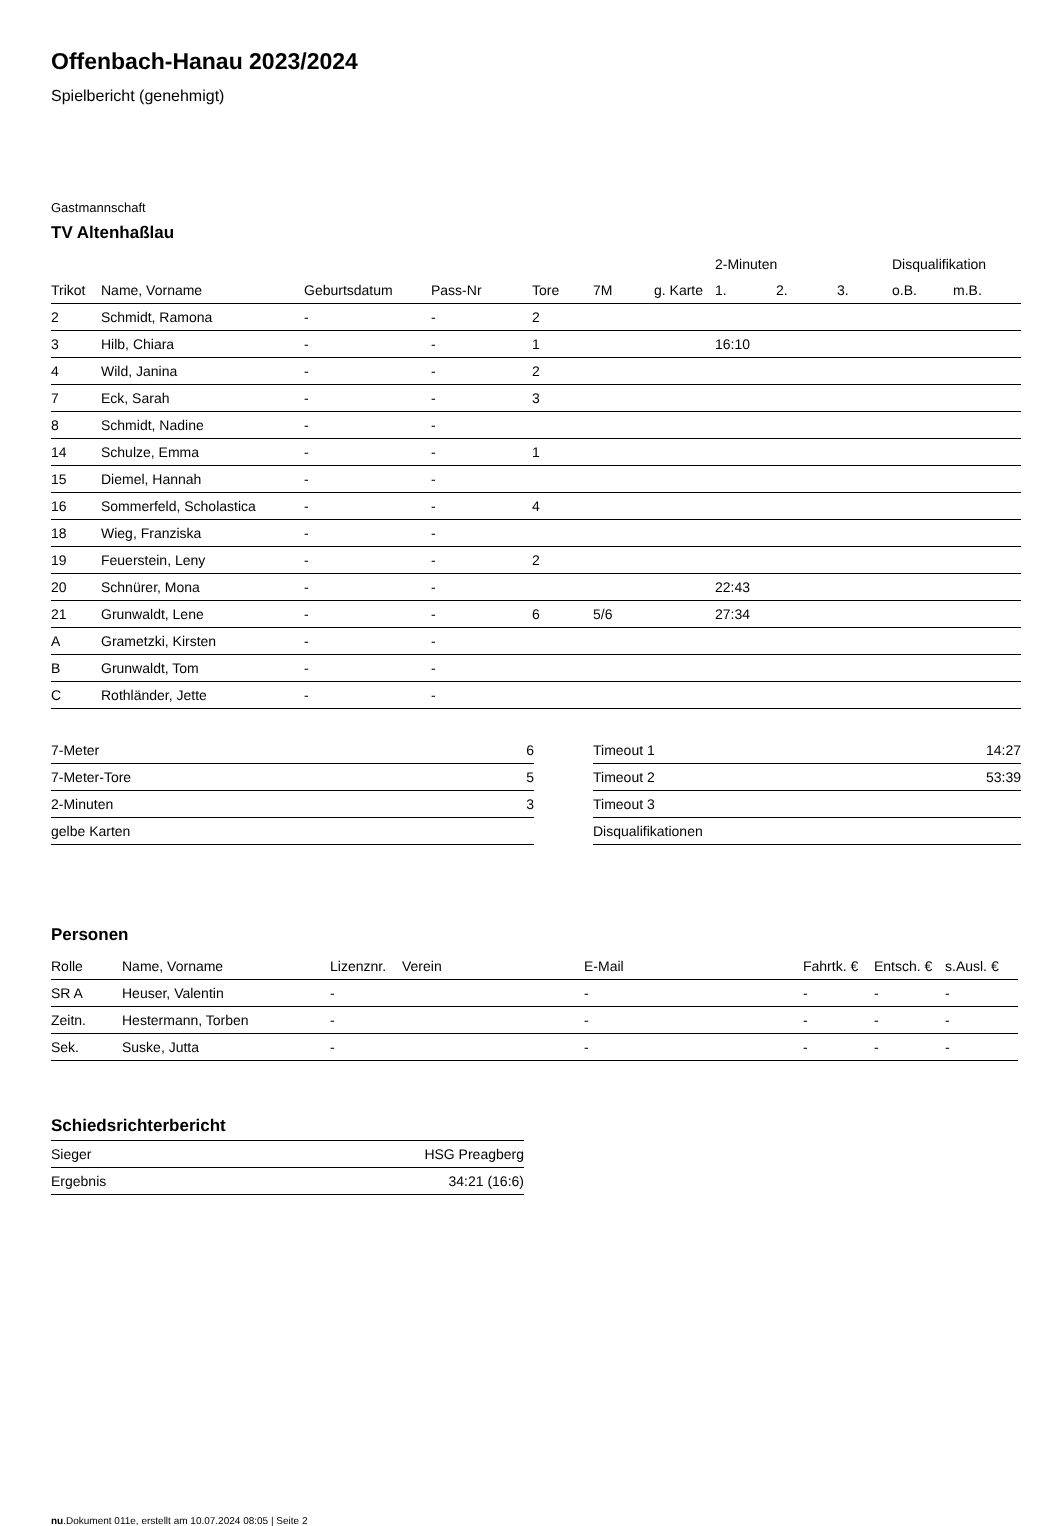Offenbach-Hanau 2023/2024
Spielbericht (genehmigt)
Gastmannschaft
TV Altenhaßlau
| | | | | | | | | 2-Minuten | | | Disqualifikation | |
| --- | --- | --- | --- | --- | --- | --- | --- | --- | --- | --- | --- | --- |
| Trikot | Name, Vorname | Geburtsdatum | Pass-Nr | Tore | 7M | g. Karte | | 1. | 2. | 3. | o.B. | m.B. |
| 2 | Schmidt, Ramona | - | - | 2 | | | | | | | | |
| 3 | Hilb, Chiara | - | - | 1 | | | | 16:10 | | | | |
| 4 | Wild, Janina | - | - | 2 | | | | | | | | |
| 7 | Eck, Sarah | - | - | 3 | | | | | | | | |
| 8 | Schmidt, Nadine | - | - | | | | | | | | | |
| 14 | Schulze, Emma | - | - | 1 | | | | | | | | |
| 15 | Diemel, Hannah | - | - | | | | | | | | | |
| 16 | Sommerfeld, Scholastica | - | - | 4 | | | | | | | | |
| 18 | Wieg, Franziska | - | - | | | | | | | | | |
| 19 | Feuerstein, Leny | - | - | 2 | | | | | | | | |
| 20 | Schnürer, Mona | - | - | | | | | 22:43 | | | | |
| 21 | Grunwaldt, Lene | - | - | 6 | 5/6 | | | 27:34 | | | | |
| A | Grametzki, Kirsten | - | - | | | | | | | | | |
| B | Grunwaldt, Tom | - | - | | | | | | | | | |
| C | Rothländer, Jette | - | - | | | | | | | | | |
| 7-Meter | 6 |
| 7-Meter-Tore | 5 |
| 2-Minuten | 3 |
| gelbe Karten | |
| Timeout 1 | 14:27 |
| Timeout 2 | 53:39 |
| Timeout 3 | |
| Disqualifikationen | |
Personen
| Rolle | Name, Vorname | Lizenznr. | Verein | E-Mail | Fahrtk. € | Entsch. € | s.Ausl. € |
| --- | --- | --- | --- | --- | --- | --- | --- |
| SR A | Heuser, Valentin | - | | - | - | - | - |
| Zeitn. | Hestermann, Torben | - | | - | - | - | - |
| Sek. | Suske, Jutta | - | | - | - | - | - |
Schiedsrichterbericht
| Sieger | HSG Preagberg |
| Ergebnis | 34:21 (16:6) |
nu.Dokument 011e, erstellt am 10.07.2024 08:05 | Seite 2